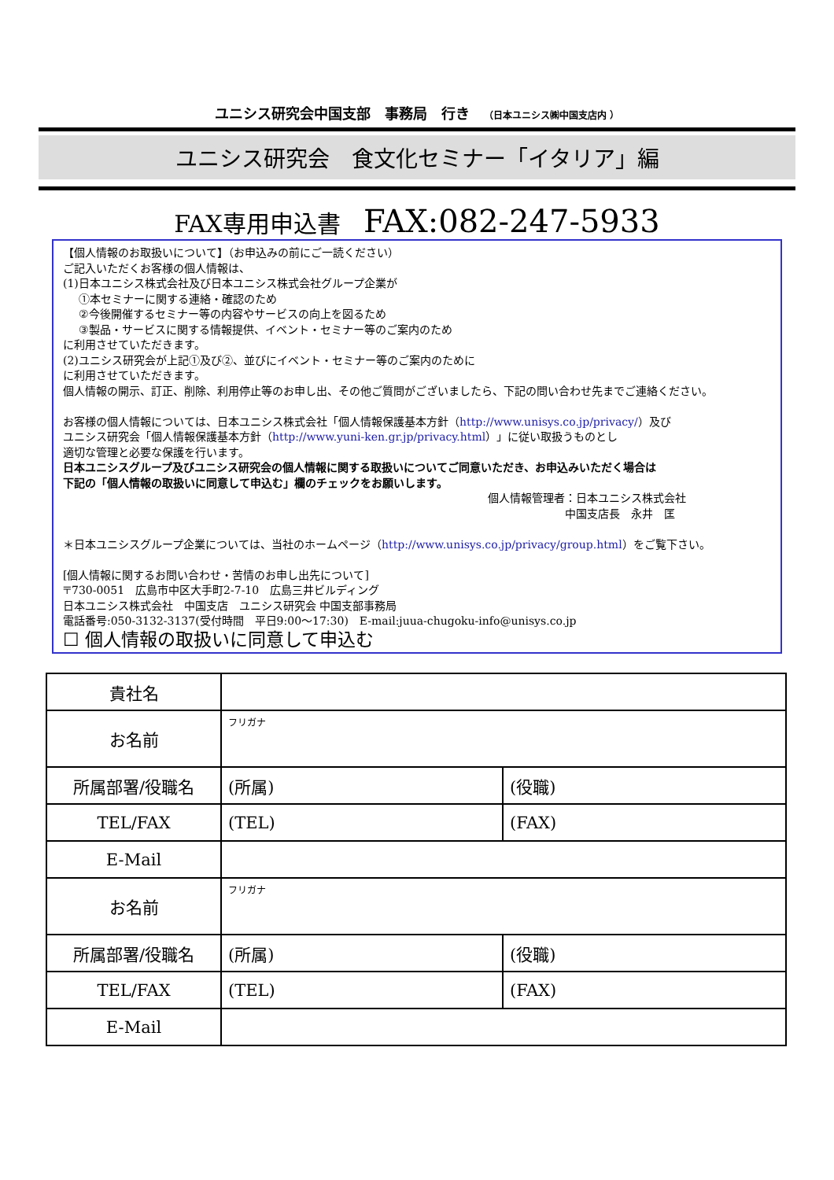ユニシス研究会中国支部　事務局　行き　（日本ユニシス㈱中国支店内 ）
ユニシス研究会　食文化セミナー「イタリア」編
FAX専用申込書 FAX:082-247-5933
【個人情報のお取扱いについて】（お申込みの前にご一読ください）
ご記入いただくお客様の個人情報は、
(1)日本ユニシス株式会社及び日本ユニシス株式会社グループ企業が
①本セミナーに関する連絡・確認のため
②今後開催するセミナー等の内容やサービスの向上を図るため
③製品・サービスに関する情報提供、イベント・セミナー等のご案内のため
に利用させていただきます。
(2)ユニシス研究会が上記①及び②、並びにイベント・セミナー等のご案内のために
に利用させていただきます。
個人情報の開示、訂正、削除、利用停止等のお申し出、その他ご質問がございましたら、下記の問い合わせ先までご連絡ください。
お客様の個人情報については、日本ユニシス株式会社「個人情報保護基本方針（http://www.unisys.co.jp/privacy/）及び
ユニシス研究会「個人情報保護基本方針（http://www.yuni-ken.gr.jp/privacy.html）」に従い取扱うものとし
適切な管理と必要な保護を行います。
日本ユニシスグループ及びユニシス研究会の個人情報に関する取扱いについてご同意いただき、お申込みいただく場合は
下記の「個人情報の取扱いに同意して申込む」欄のチェックをお願いします。
個人情報管理者：日本ユニシス株式会社
　　　　　　　中国支店長　永井　匡
＊日本ユニシスグループ企業については、当社のホームページ（http://www.unisys.co.jp/privacy/group.html）をご覧下さい。
[個人情報に関するお問い合わせ・苦情のお申し出先について]
〒730-0051　広島市中区大手町2-7-10　広島三井ビルディング
日本ユニシス株式会社　中国支店　ユニシス研究会 中国支部事務局
電話番号:050-3132-3137(受付時間　平日9:00～17:30)　E-mail:juua-chugoku-info@unisys.co.jp
☐ 個人情報の取扱いに同意して申込む
| 貴社名 | | |
| お名前 | フリガナ | |
| 所属部署/役職名 | (所属) | (役職) |
| TEL/FAX | (TEL) | (FAX) |
| E-Mail | | |
| お名前 | フリガナ | |
| 所属部署/役職名 | (所属) | (役職) |
| TEL/FAX | (TEL) | (FAX) |
| E-Mail | | |